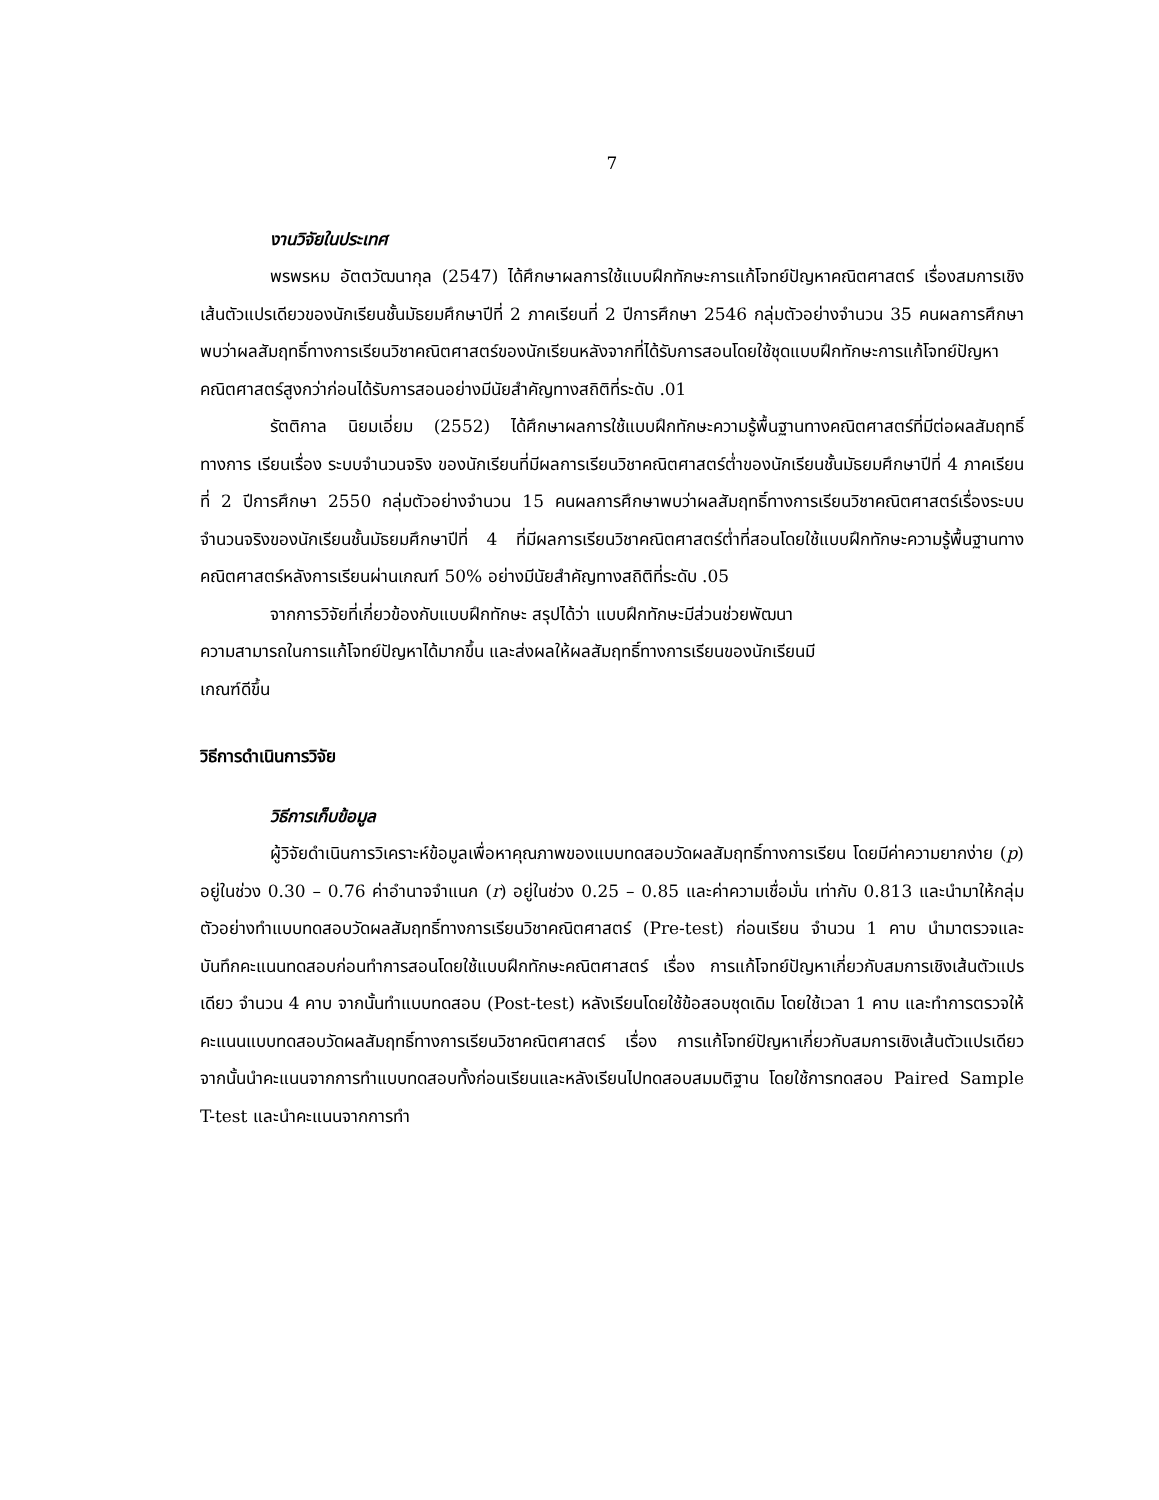7
งานวิจัยในประเทศ
พรพรหม อัตตวัฒนากุล (2547) ได้ศึกษาผลการใช้แบบฝึกทักษะการแก้โจทย์ปัญหาคณิตศาสตร์ เรื่องสมการเชิงเส้นตัวแปรเดียวของนักเรียนชั้นมัธยมศึกษาปีที่ 2 ภาคเรียนที่ 2 ปีการศึกษา 2546 กลุ่มตัวอย่างจำนวน 35 คนผลการศึกษาพบว่าผลสัมฤทธิ์ทางการเรียนวิชาคณิตศาสตร์ของนักเรียนหลังจากที่ได้รับการสอนโดยใช้ชุดแบบฝึกทักษะการแก้โจทย์ปัญหาคณิตศาสตร์สูงกว่าก่อนได้รับการสอนอย่างมีนัยสำคัญทางสถิติที่ระดับ .01
รัตติกาล นิยมเอี่ยม (2552) ได้ศึกษาผลการใช้แบบฝึกทักษะความรู้พื้นฐานทางคณิตศาสตร์ที่มีต่อผลสัมฤทธิ์ทางการ เรียนเรื่อง ระบบจำนวนจริง ของนักเรียนที่มีผลการเรียนวิชาคณิตศาสตร์ต่ำของนักเรียนชั้นมัธยมศึกษาปีที่ 4 ภาคเรียนที่ 2 ปีการศึกษา 2550 กลุ่มตัวอย่างจำนวน 15 คนผลการศึกษาพบว่าผลสัมฤทธิ์ทางการเรียนวิชาคณิตศาสตร์เรื่องระบบจำนวนจริงของนักเรียนชั้นมัธยมศึกษาปีที่ 4 ที่มีผลการเรียนวิชาคณิตศาสตร์ต่ำที่สอนโดยใช้แบบฝึกทักษะความรู้พื้นฐานทางคณิตศาสตร์หลังการเรียนผ่านเกณฑ์ 50% อย่างมีนัยสำคัญทางสถิติที่ระดับ .05
จากการวิจัยที่เกี่ยวข้องกับแบบฝึกทักษะ สรุปได้ว่า แบบฝึกทักษะมีส่วนช่วยพัฒนา
ความสามารถในการแก้โจทย์ปัญหาได้มากขึ้น และส่งผลให้ผลสัมฤทธิ์ทางการเรียนของนักเรียนมี
เกณฑ์ดีขึ้น
วิธีการดำเนินการวิจัย
วิธีการเก็บข้อมูล
ผู้วิจัยดำเนินการวิเคราะห์ข้อมูลเพื่อหาคุณภาพของแบบทดสอบวัดผลสัมฤทธิ์ทางการเรียน โดยมีค่าความยากง่าย (p) อยู่ในช่วง 0.30 – 0.76 ค่าอำนาจจำแนก (r) อยู่ในช่วง 0.25 – 0.85 และค่าความเชื่อมั่น เท่ากับ 0.813 และนำมาให้กลุ่มตัวอย่างทำแบบทดสอบวัดผลสัมฤทธิ์ทางการเรียนวิชาคณิตศาสตร์ (Pre-test) ก่อนเรียน จำนวน 1 คาบ นำมาตรวจและบันทึกคะแนนทดสอบก่อนทำการสอนโดยใช้แบบฝึกทักษะคณิตศาสตร์ เรื่อง การแก้โจทย์ปัญหาเกี่ยวกับสมการเชิงเส้นตัวแปรเดียว จำนวน 4 คาบ จากนั้นทำแบบทดสอบ (Post-test) หลังเรียนโดยใช้ข้อสอบชุดเดิม โดยใช้เวลา 1 คาบ และทำการตรวจให้คะแนนแบบทดสอบวัดผลสัมฤทธิ์ทางการเรียนวิชาคณิตศาสตร์ เรื่อง การแก้โจทย์ปัญหาเกี่ยวกับสมการเชิงเส้นตัวแปรเดียว จากนั้นนำคะแนนจากการทำแบบทดสอบทั้งก่อนเรียนและหลังเรียนไปทดสอบสมมติฐาน โดยใช้การทดสอบ Paired Sample T-test และนำคะแนนจากการทำ